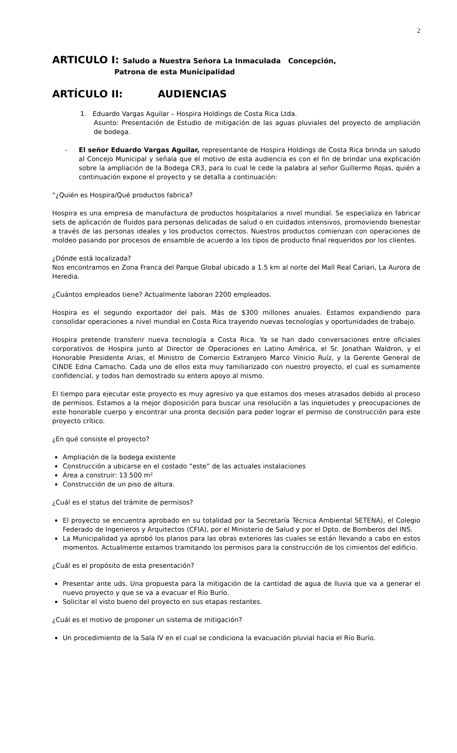2
ARTICULO I: Saludo a Nuestra Señora La Inmaculada Concepción,
Patrona de esta Municipalidad
ARTÍCULO II: AUDIENCIAS
1. Eduardo Vargas Aguilar – Hospira Holdings de Costa Rica Ltda.
Asunto: Presentación de Estudio de mitigación de las aguas pluviales del proyecto de ampliación de bodega.
- El señor Eduardo Vargas Aguilar, representante de Hospira Holdings de Costa Rica brinda un saludo al Concejo Municipal y señala que el motivo de esta audiencia es con el fin de brindar una explicación sobre la ampliación de la Bodega CR3, para lo cual le cede la palabra al señor Guillermo Rojas, quién a continuación expone el proyecto y se detalla a continuación:
“¿Quién es Hospira/Qué productos fabrica?
Hospira es una empresa de manufactura de productos hospitalarios a nivel mundial. Se especializa en fabricar sets de aplicación de fluidos para personas delicadas de salud o en cuidados intensivos, promoviendo bienestar a través de las personas ideales y los productos correctos. Nuestros productos comienzan con operaciones de moldeo pasando por procesos de ensamble de acuerdo a los tipos de producto final requeridos por los clientes.
¿Dónde está localizada?
Nos encontramos en Zona Franca del Parque Global ubicado a 1.5 km al norte del Mall Real Cariari, La Aurora de Heredia.
¿Cuántos empleados tiene? Actualmente laboran 2200 empleados.
Hospira es el segundo exportador del país. Más de $300 millones anuales. Estamos expandiendo para consolidar operaciones a nivel mundial en Costa Rica trayendo nuevas tecnologías y oportunidades de trabajo.
Hospira pretende transferir nueva tecnología a Costa Rica. Ya se han dado conversaciones entre oficiales corporativos de Hospira junto al Director de Operaciones en Latino América, el Sr. Jonathan Waldron, y el Honorable Presidente Arias, el Ministro de Comercio Extranjero Marco Vinicio Ruíz, y la Gerente General de CINDE Edna Camacho. Cada uno de ellos esta muy familiarizado con nuestro proyecto, el cual es sumamente confidencial, y todos han demostrado su entero apoyo al mismo.
El tiempo para ejecutar este proyecto es muy agresivo ya que estamos dos meses atrasados debido al proceso de permisos. Estamos a la mejor disposición para buscar una resolución a las inquietudes y preocupaciones de este honorable cuerpo y encontrar una pronta decisión para poder lograr el permiso de construcción para este proyecto crítico.
¿En qué consiste el proyecto?
Ampliación de la bodega existente
Construcción a ubicarse en el costado “este” de las actuales instalaciones
Área a construir: 13.500 m²
Construcción de un piso de altura.
¿Cuál es el status del trámite de permisos?
El proyecto se encuentra aprobado en su totalidad por la Secretaría Técnica Ambiental SETENA), el Colegio Federado de Ingenieros y Arquitectos (CFIA), por el Ministerio de Salud y por el Dpto. de Bomberos del INS.
La Municipalidad ya aprobó los planos para las obras exteriores las cuales se están llevando a cabo en estos momentos. Actualmente estamos tramitando los permisos para la construcción de los cimientos del edificio.
¿Cuál es el propósito de esta presentación?
Presentar ante uds. Una propuesta para la mitigación de la cantidad de agua de lluvia que va a generar el nuevo proyecto y que se va a evacuar el Río Burío.
Solicitar el visto bueno del proyecto en sus etapas restantes.
¿Cuál es el motivo de proponer un sistema de mitigación?
Un procedimiento de la Sala IV en el cual se condiciona la evacuación pluvial hacia el Río Burío.